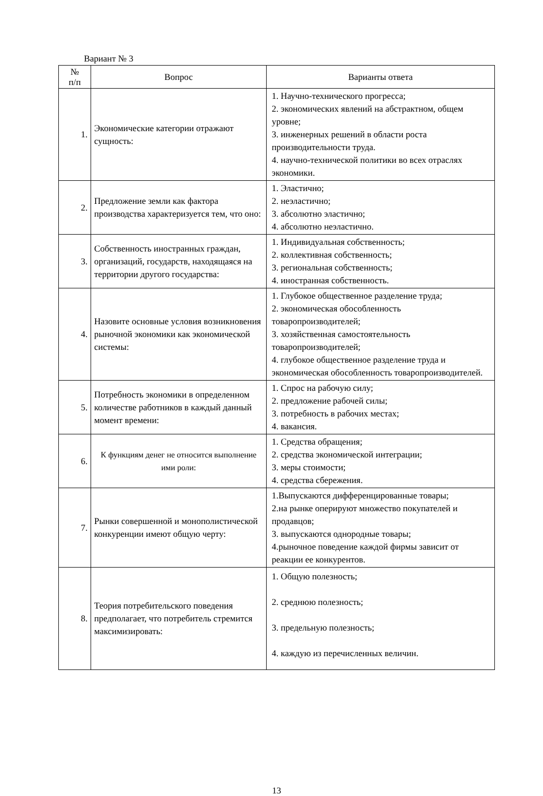Вариант № 3
| № п/п | Вопрос | Варианты ответа |
| --- | --- | --- |
| 1. | Экономические категории отражают сущность: | 1. Научно-технического прогресса; 2. экономических явлений на абстрактном, общем уровне; 3. инженерных решений в области роста производительности труда. 4. научно-технической политики во всех отраслях экономики. |
| 2. | Предложение земли как фактора производства характеризуется тем, что оно: | 1. Эластично; 2. неэластично; 3. абсолютно эластично; 4. абсолютно неэластично. |
| 3. | Собственность иностранных граждан, организаций, государств, находящаяся на территории другого государства: | 1. Индивидуальная собственность; 2. коллективная собственность; 3. региональная собственность; 4. иностранная собственность. |
| 4. | Назовите основные условия возникновения рыночной экономики как экономической системы: | 1. Глубокое общественное разделение труда; 2. экономическая обособленность товаропроизводителей; 3. хозяйственная самостоятельность товаропроизводителей; 4. глубокое общественное разделение труда и экономическая обособленность товаропроизводителей. |
| 5. | Потребность экономики в определенном количестве работников в каждый данный момент времени: | 1. Спрос на рабочую силу; 2. предложение рабочей силы; 3. потребность в рабочих местах; 4. вакансия. |
| 6. | К функциям денег не относится выполнение ими роли: | 1. Средства обращения; 2. средства экономической интеграции; 3. меры стоимости; 4. средства сбережения. |
| 7. | Рынки совершенной и монополистической конкуренции имеют общую черту: | 1.Выпускаются дифференцированные товары; 2.на рынке оперируют множество покупателей и продавцов; 3. выпускаются однородные товары; 4.рыночное поведение каждой фирмы зависит от реакции ее конкурентов. |
| 8. | Теория потребительского поведения предполагает, что потребитель стремится максимизировать: | 1. Общую полезность; 2. среднюю полезность; 3. предельную полезность; 4. каждую из перечисленных величин. |
13